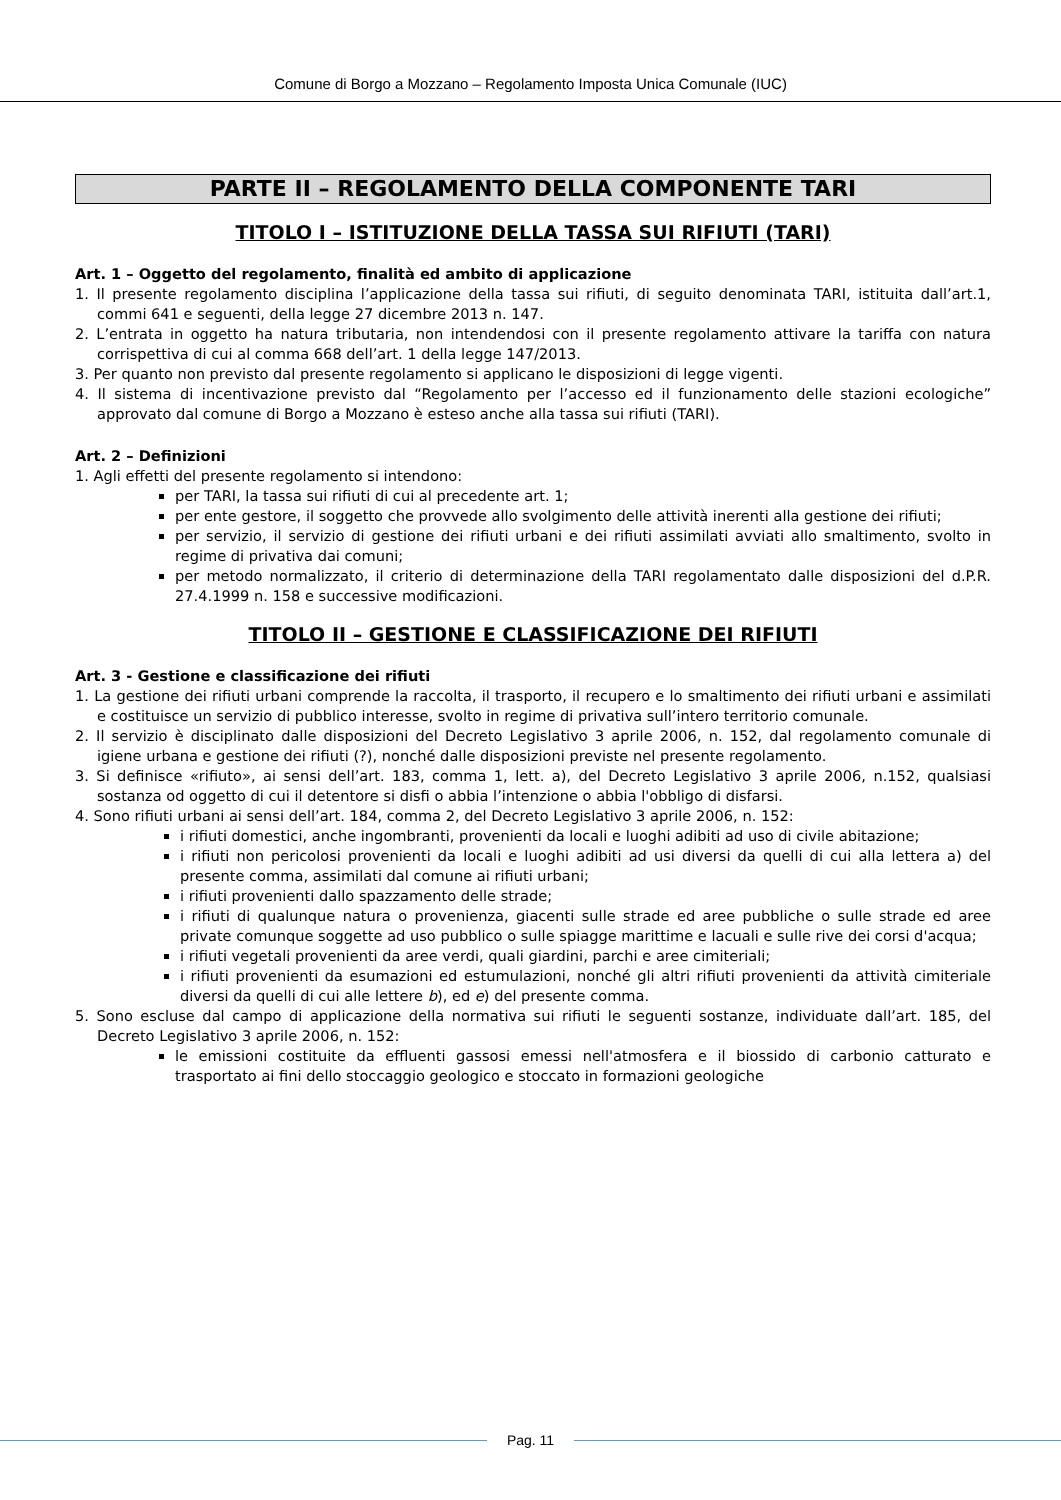Comune di Borgo a Mozzano – Regolamento Imposta Unica Comunale (IUC)
PARTE II – REGOLAMENTO DELLA COMPONENTE TARI
TITOLO I – ISTITUZIONE DELLA TASSA SUI RIFIUTI (TARI)
Art. 1 – Oggetto del regolamento, finalità ed ambito di applicazione
1. Il presente regolamento disciplina l’applicazione della tassa sui rifiuti, di seguito denominata TARI, istituita dall’art.1, commi 641 e seguenti, della legge 27 dicembre 2013 n. 147.
2. L’entrata in oggetto ha natura tributaria, non intendendosi con il presente regolamento attivare la tariffa con natura corrispettiva di cui al comma 668 dell’art. 1 della legge 147/2013.
3. Per quanto non previsto dal presente regolamento si applicano le disposizioni di legge vigenti.
4. Il sistema di incentivazione previsto dal “Regolamento per l’accesso ed il funzionamento delle stazioni ecologiche” approvato dal comune di Borgo a Mozzano è esteso anche alla tassa sui rifiuti (TARI).
Art. 2 – Definizioni
1. Agli effetti del presente regolamento si intendono:
per TARI, la tassa sui rifiuti di cui al precedente art. 1;
per ente gestore, il soggetto che provvede allo svolgimento delle attività inerenti alla gestione dei rifiuti;
per servizio, il servizio di gestione dei rifiuti urbani e dei rifiuti assimilati avviati allo smaltimento, svolto in regime di privativa dai comuni;
per metodo normalizzato, il criterio di determinazione della TARI regolamentato dalle disposizioni del d.P.R. 27.4.1999 n. 158 e successive modificazioni.
TITOLO II – GESTIONE E CLASSIFICAZIONE DEI RIFIUTI
Art. 3 - Gestione e classificazione dei rifiuti
1. La gestione dei rifiuti urbani comprende la raccolta, il trasporto, il recupero e lo smaltimento dei rifiuti urbani e assimilati e costituisce un servizio di pubblico interesse, svolto in regime di privativa sull’intero territorio comunale.
2. Il servizio è disciplinato dalle disposizioni del Decreto Legislativo 3 aprile 2006, n. 152, dal regolamento comunale di igiene urbana e gestione dei rifiuti (?), nonché dalle disposizioni previste nel presente regolamento.
3. Si definisce «rifiuto», ai sensi dell’art. 183, comma 1, lett. a), del Decreto Legislativo 3 aprile 2006, n.152, qualsiasi sostanza od oggetto di cui il detentore si disfi o abbia l’intenzione o abbia l'obbligo di disfarsi.
4. Sono rifiuti urbani ai sensi dell’art. 184, comma 2, del Decreto Legislativo 3 aprile 2006, n. 152:
i rifiuti domestici, anche ingombranti, provenienti da locali e luoghi adibiti ad uso di civile abitazione;
i rifiuti non pericolosi provenienti da locali e luoghi adibiti ad usi diversi da quelli di cui alla lettera a) del presente comma, assimilati dal comune ai rifiuti urbani;
i rifiuti provenienti dallo spazzamento delle strade;
i rifiuti di qualunque natura o provenienza, giacenti sulle strade ed aree pubbliche o sulle strade ed aree private comunque soggette ad uso pubblico o sulle spiagge marittime e lacuali e sulle rive dei corsi d'acqua;
i rifiuti vegetali provenienti da aree verdi, quali giardini, parchi e aree cimiteriali;
i rifiuti provenienti da esumazioni ed estumulazioni, nonché gli altri rifiuti provenienti da attività cimiteriale diversi da quelli di cui alle lettere b), ed e) del presente comma.
5. Sono escluse dal campo di applicazione della normativa sui rifiuti le seguenti sostanze, individuate dall’art. 185, del Decreto Legislativo 3 aprile 2006, n. 152:
le emissioni costituite da effluenti gassosi emessi nell'atmosfera e il biossido di carbonio catturato e trasportato ai fini dello stoccaggio geologico e stoccato in formazioni geologiche
Pag. 11